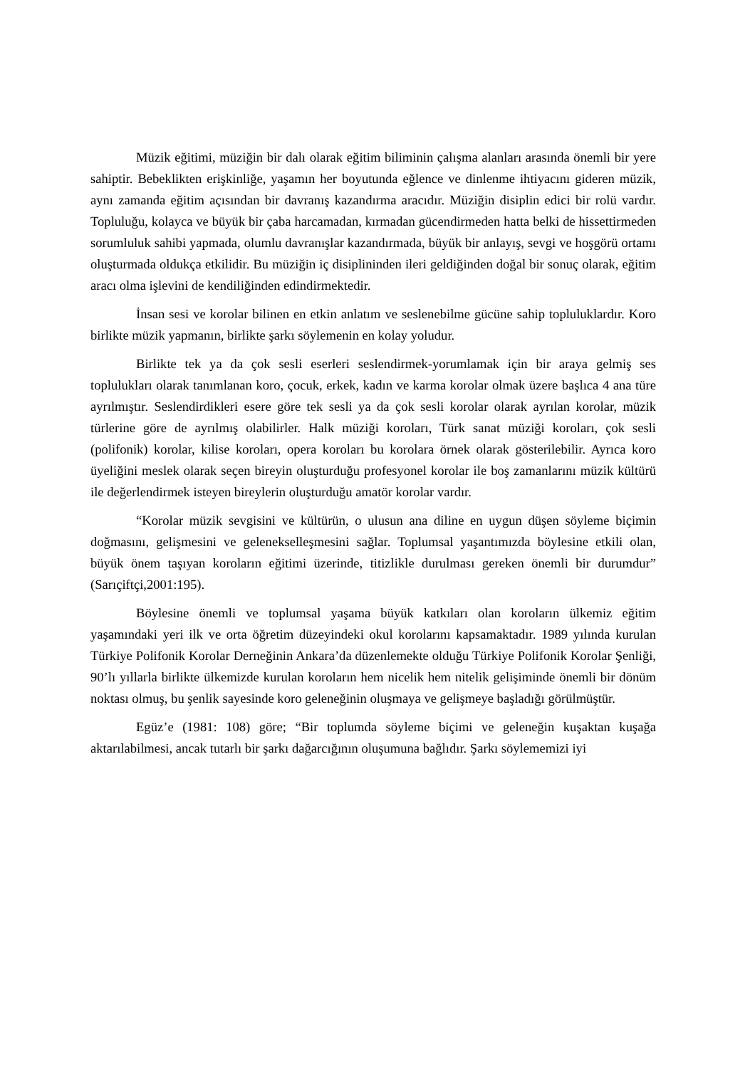Müzik eğitimi, müziğin bir dalı olarak eğitim biliminin çalışma alanları arasında önemli bir yere sahiptir. Bebeklikten erişkinliğe, yaşamın her boyutunda eğlence ve dinlenme ihtiyacını gideren müzik, aynı zamanda eğitim açısından bir davranış kazandırma aracıdır. Müziğin disiplin edici bir rolü vardır. Topluluğu, kolayca ve büyük bir çaba harcamadan, kırmadan gücendirmeden hatta belki de hissettirmeden sorumluluk sahibi yapmada, olumlu davranışlar kazandırmada, büyük bir anlayış, sevgi ve hoşgörü ortamı oluşturmada oldukça etkilidir. Bu müziğin iç disiplininden ileri geldiğinden doğal bir sonuç olarak, eğitim aracı olma işlevini de kendiliğinden edindirmektedir.
İnsan sesi ve korolar bilinen en etkin anlatım ve seslenebilme gücüne sahip topluluklardır. Koro birlikte müzik yapmanın, birlikte şarkı söylemenin en kolay yoludur.
Birlikte tek ya da çok sesli eserleri seslendirmek-yorumlamak için bir araya gelmiş ses toplulukları olarak tanımlanan koro, çocuk, erkek, kadın ve karma korolar olmak üzere başlıca 4 ana türe ayrılmıştır. Seslendirdikleri esere göre tek sesli ya da çok sesli korolar olarak ayrılan korolar, müzik türlerine göre de ayrılmış olabilirler. Halk müziği koroları, Türk sanat müziği koroları, çok sesli (polifonik) korolar, kilise koroları, opera koroları bu korolara örnek olarak gösterilebilir. Ayrıca koro üyeliğini meslek olarak seçen bireyin oluşturduğu profesyonel korolar ile boş zamanlarını müzik kültürü ile değerlendirmek isteyen bireylerin oluşturduğu amatör korolar vardır.
“Korolar müzik sevgisini ve kültürün, o ulusun ana diline en uygun düşen söyleme biçimin doğmasını, gelişmesini ve geleneksel­leşmesini sağlar. Toplumsal yaşantımızda böylesine etkili olan, büyük önem taşıyan koroların eğitimi üzerinde, titizlikle durulması gereken önemli bir durumdur” (Sarıçiftçi,2001:195).
Böylesine önemli ve toplumsal yaşama büyük katkıları olan koroların ülkemiz eğitim yaşamındaki yeri ilk ve orta öğretim düzeyindeki okul korolarını kapsamaktadır. 1989 yılında kurulan Türkiye Polifonik Korolar Derneğinin Ankara’da düzenlemekte olduğu Türkiye Polifonik Korolar Şenliği, 90’lı yıllarla birlikte ülkemizde kurulan koroların hem nicelik hem nitelik gelişiminde önemli bir dönüm noktası olmuş, bu şenlik sayesinde koro geleneğinin oluşmaya ve gelişmeye başladığı görülmüştür.
Egüz’e (1981: 108) göre; “Bir toplumda söyleme biçimi ve geleneğin kuşaktan kuşağa aktarılabilmesi, ancak tutarlı bir şarkı dağarcığının oluşumuna bağlıdır. Şarkı söylememizi iyi